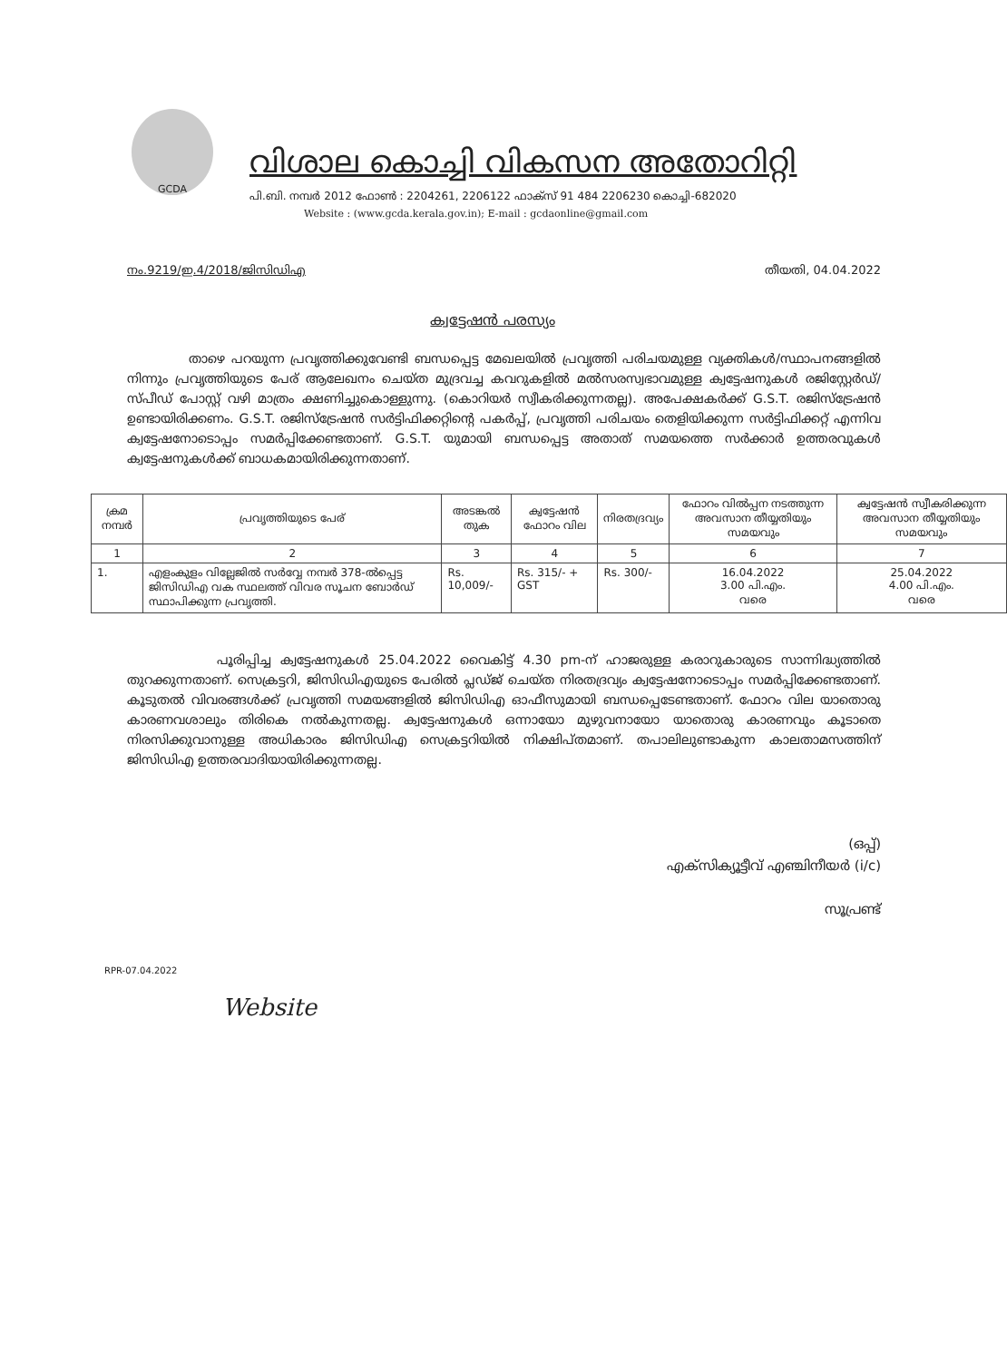GCDA
വിശാല കൊച്ചി വികസന അതോറിറ്റി
പി.ബി. നമ്പർ 2012 ഫോൺ : 2204261, 2206122 ഫാക്സ് 91 484 2206230 കൊച്ചി-682020
Website : (www.gcda.kerala.gov.in); E-mail : gcdaonline@gmail.com
നം.9219/ഇ.4/2018/ജിസിഡിഎ തീയതി, 04.04.2022
ക്വട്ടേഷൻ പരസ്യം
താഴെ പറയുന്ന പ്രവൃത്തിക്കുവേണ്ടി ബന്ധപ്പെട്ട മേഖലയിൽ പ്രവൃത്തി പരിചയമുള്ള വ്യക്തികൾ/സ്ഥാപനങ്ങളിൽ നിന്നും പ്രവൃത്തിയുടെ പേര് ആലേഖനം ചെയ്ത മുദ്രവച്ച കവറുകളിൽ മൽസരസ്വഭാവമുള്ള ക്വട്ടേഷനുകൾ രജിസ്റ്റേർഡ്/സ്പീഡ് പോസ്റ്റ് വഴി മാത്രം ക്ഷണിച്ചുകൊള്ളുന്നു. (കൊറിയർ സ്വീകരിക്കുന്നതല്ല). അപേക്ഷകർക്ക് G.S.T. രജിസ്ട്രേഷൻ ഉണ്ടായിരിക്കണം. G.S.T. രജിസ്ട്രേഷൻ സർട്ടിഫിക്കറ്റിന്റെ പകർപ്പ്, പ്രവൃത്തി പരിചയം തെളിയിക്കുന്ന സർട്ടിഫിക്കറ്റ് എന്നിവ ക്വട്ടേഷനോടൊപ്പം സമർപ്പിക്കേണ്ടതാണ്. G.S.T. യുമായി ബന്ധപ്പെട്ട അതാത് സമയത്തെ സർക്കാർ ഉത്തരവുകൾ ക്വട്ടേഷനുകൾക്ക് ബാധകമായിരിക്കുന്നതാണ്.
| ക്രമ നമ്പർ | പ്രവൃത്തിയുടെ പേര് | അടങ്കൽ തുക | ക്വട്ടേഷൻ ഫോറം വില | നിരതദ്രവ്യം | ഫോറം വിൽപ്പന നടത്തുന്ന അവസാന തീയ്യതിയും സമയവും | ക്വട്ടേഷൻ സ്വീകരിക്കുന്ന അവസാന തീയ്യതിയും സമയവും |
| --- | --- | --- | --- | --- | --- | --- |
| 1 | 2 | 3 | 4 | 5 | 6 | 7 |
| 1. | എളംകുളം വില്ലേജിൽ സർവ്വേ നമ്പർ 378-ൽപ്പെട്ട ജിസിഡിഎ വക സ്ഥലത്ത് വിവര സൂചന ബോർഡ് സ്ഥാപിക്കുന്ന പ്രവൃത്തി. | Rs. 10,009/- | Rs. 315/- + GST | Rs. 300/- | 16.04.2022 3.00 പി.എം. വരെ | 25.04.2022 4.00 പി.എം. വരെ |
പൂരിപ്പിച്ച ക്വട്ടേഷനുകൾ 25.04.2022 വൈകിട്ട് 4.30 pm-ന് ഹാജരുള്ള കരാറുകാരുടെ സാന്നിദ്ധ്യത്തിൽ തുറക്കുന്നതാണ്. സെക്രട്ടറി, ജിസിഡിഎയുടെ പേരിൽ പ്ലഡ്ജ് ചെയ്ത നിരതദ്രവ്യം ക്വട്ടേഷനോടൊപ്പം സമർപ്പിക്കേണ്ടതാണ്. കൂടുതൽ വിവരങ്ങൾക്ക് പ്രവൃത്തി സമയങ്ങളിൽ ജിസിഡിഎ ഓഫീസുമായി ബന്ധപ്പെടേണ്ടതാണ്. ഫോറം വില യാതൊരു കാരണവശാലും തിരികെ നൽകുന്നതല്ല. ക്വട്ടേഷനുകൾ ഒന്നായോ മുഴുവനായോ യാതൊരു കാരണവും കൂടാതെ നിരസിക്കുവാനുള്ള അധികാരം ജിസിഡിഎ സെക്രട്ടറിയിൽ നിക്ഷിപ്തമാണ്. തപാലിലുണ്ടാകുന്ന കാലതാമസത്തിന് ജിസിഡിഎ ഉത്തരവാദിയായിരിക്കുന്നതല്ല.
(ഒപ്പ്)
എക്സിക്യൂട്ടീവ് എഞ്ചിനീയർ (i/c)
സൂപ്രണ്ട്
RPR-07.04.2022
Website